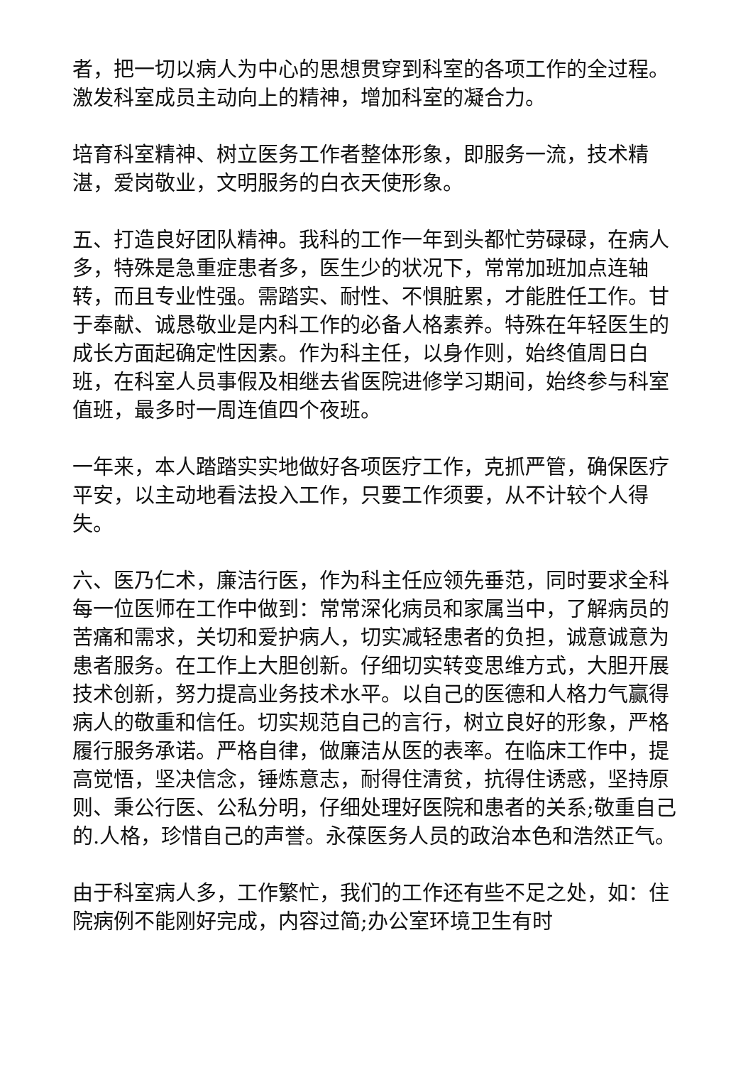者，把一切以病人为中心的思想贯穿到科室的各项工作的全过程。激发科室成员主动向上的精神，增加科室的凝合力。
培育科室精神、树立医务工作者整体形象，即服务一流，技术精湛，爱岗敬业，文明服务的白衣天使形象。
五、打造良好团队精神。我科的工作一年到头都忙劳碌碌，在病人多，特殊是急重症患者多，医生少的状况下，常常加班加点连轴转，而且专业性强。需踏实、耐性、不惧脏累，才能胜任工作。甘于奉献、诚恳敬业是内科工作的必备人格素养。特殊在年轻医生的成长方面起确定性因素。作为科主任，以身作则，始终值周日白班，在科室人员事假及相继去省医院进修学习期间，始终参与科室值班，最多时一周连值四个夜班。
一年来，本人踏踏实实地做好各项医疗工作，克抓严管，确保医疗平安，以主动地看法投入工作，只要工作须要，从不计较个人得失。
六、医乃仁术，廉洁行医，作为科主任应领先垂范，同时要求全科每一位医师在工作中做到：常常深化病员和家属当中，了解病员的苦痛和需求，关切和爱护病人，切实减轻患者的负担，诚意诚意为患者服务。在工作上大胆创新。仔细切实转变思维方式，大胆开展技术创新，努力提高业务技术水平。以自己的医德和人格力气赢得病人的敬重和信任。切实规范自己的言行，树立良好的形象，严格履行服务承诺。严格自律，做廉洁从医的表率。在临床工作中，提高觉悟，坚决信念，锤炼意志，耐得住清贫，抗得住诱惑，坚持原则、秉公行医、公私分明，仔细处理好医院和患者的关系;敬重自己的.人格，珍惜自己的声誉。永葆医务人员的政治本色和浩然正气。
由于科室病人多，工作繁忙，我们的工作还有些不足之处，如：住院病例不能刚好完成，内容过简;办公室环境卫生有时